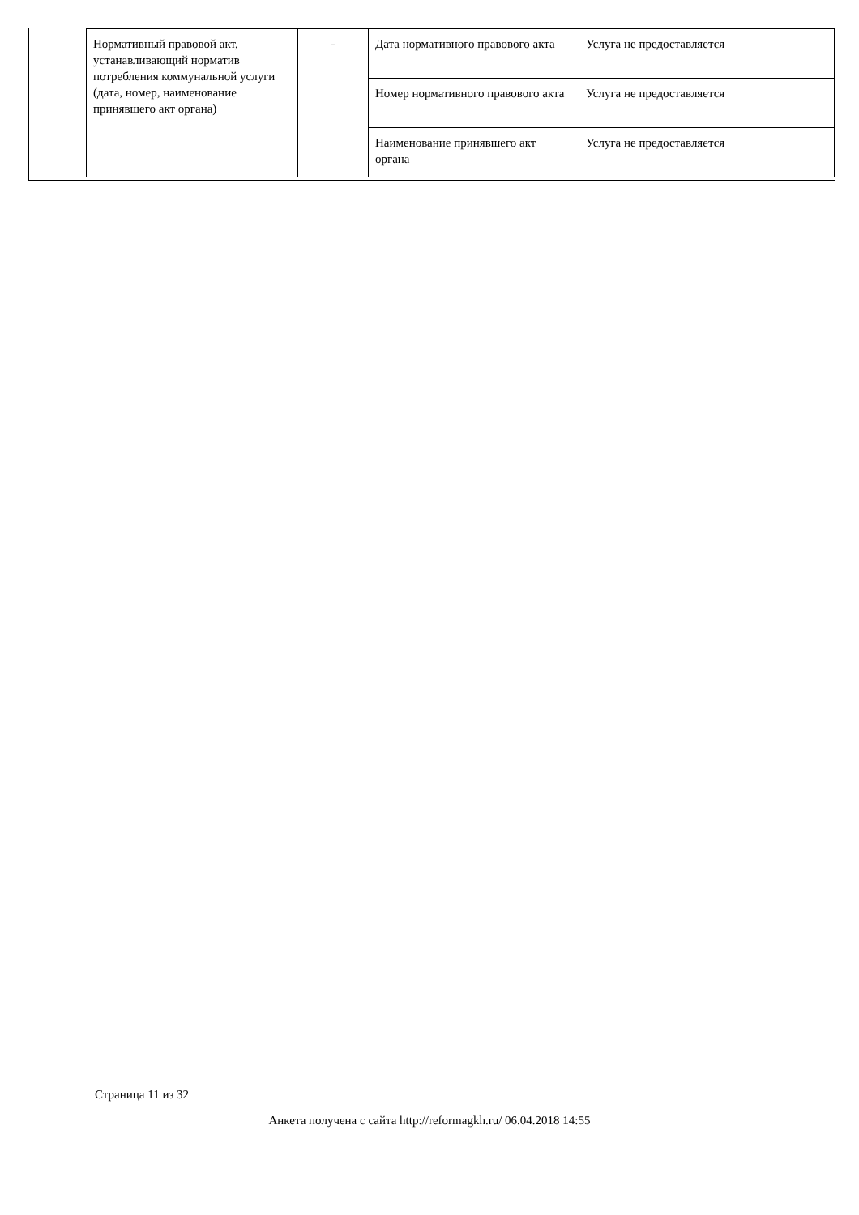| Нормативный правовой акт, устанавливающий норматив потребления коммунальной услуги (дата, номер, наименование принявшего акт органа) | - | Дата нормативного правового акта | Услуга не предоставляется |
| | | Номер нормативного правового акта | Услуга не предоставляется |
| | | Наименование принявшего акт органа | Услуга не предоставляется |
Страница 11 из 32
Анкета получена с сайта http://reformagkh.ru/ 06.04.2018 14:55